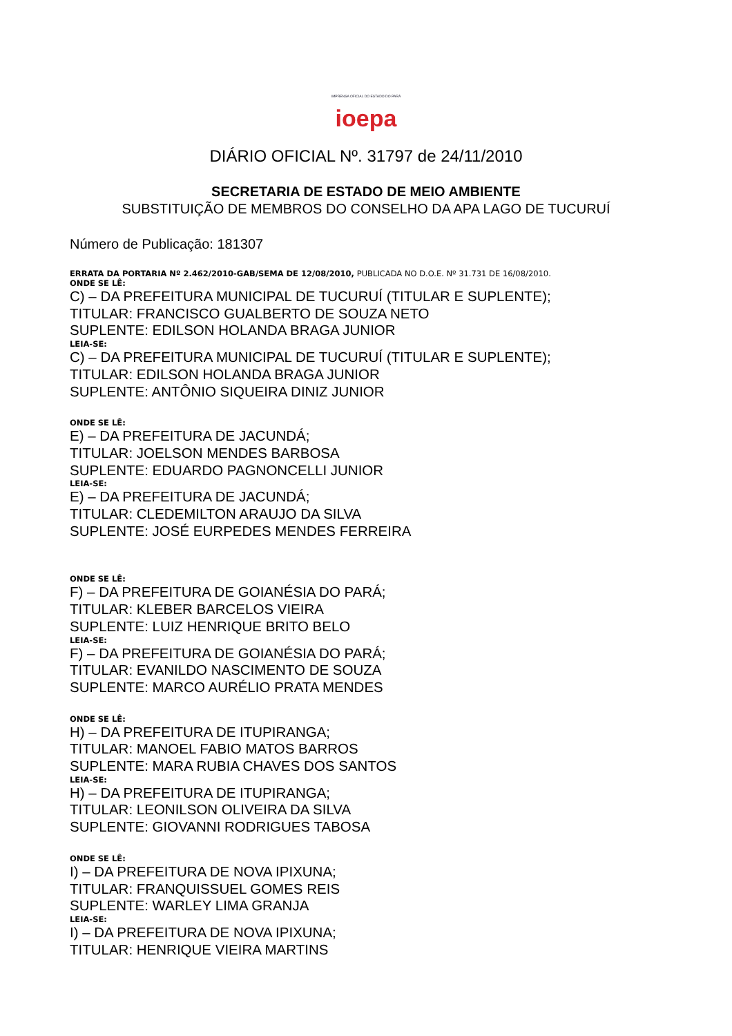IMPRENSA OFICIAL DO ESTADO DO PARÁ
ioepa
DIÁRIO OFICIAL Nº. 31797 de 24/11/2010
SECRETARIA DE ESTADO DE MEIO AMBIENTE
SUBSTITUIÇÃO DE MEMBROS DO CONSELHO DA APA LAGO DE TUCURUÍ
Número de Publicação: 181307
ERRATA DA PORTARIA Nº 2.462/2010-GAB/SEMA DE 12/08/2010, PUBLICADA NO D.O.E. Nº 31.731 DE 16/08/2010.
ONDE SE LÊ:
C) – DA PREFEITURA MUNICIPAL DE TUCURUÍ (TITULAR E SUPLENTE);
TITULAR: FRANCISCO GUALBERTO DE SOUZA NETO
SUPLENTE: EDILSON HOLANDA BRAGA JUNIOR
LEIA-SE:
C) – DA PREFEITURA MUNICIPAL DE TUCURUÍ (TITULAR E SUPLENTE);
TITULAR: EDILSON HOLANDA BRAGA JUNIOR
SUPLENTE: ANTÔNIO SIQUEIRA DINIZ JUNIOR
ONDE SE LÊ:
E) – DA PREFEITURA DE JACUNDÁ;
TITULAR: JOELSON MENDES BARBOSA
SUPLENTE: EDUARDO PAGNONCELLI JUNIOR
LEIA-SE:
E) – DA PREFEITURA DE JACUNDÁ;
TITULAR: CLEDEMILTON ARAUJO DA SILVA
SUPLENTE: JOSÉ EURPEDES MENDES FERREIRA
ONDE SE LÊ:
F) – DA PREFEITURA DE GOIANÉSIA DO PARÁ;
TITULAR: KLEBER BARCELOS VIEIRA
SUPLENTE: LUIZ HENRIQUE BRITO BELO
LEIA-SE:
F) – DA PREFEITURA DE GOIANÉSIA DO PARÁ;
TITULAR: EVANILDO NASCIMENTO DE SOUZA
SUPLENTE: MARCO AURÉLIO PRATA MENDES
ONDE SE LÊ:
H) – DA PREFEITURA DE ITUPIRANGA;
TITULAR: MANOEL FABIO MATOS BARROS
SUPLENTE: MARA RUBIA CHAVES DOS SANTOS
LEIA-SE:
H) – DA PREFEITURA DE ITUPIRANGA;
TITULAR: LEONILSON OLIVEIRA DA SILVA
SUPLENTE: GIOVANNI RODRIGUES TABOSA
ONDE SE LÊ:
I) – DA PREFEITURA DE NOVA IPIXUNA;
TITULAR: FRANQUISSUEL GOMES REIS
SUPLENTE: WARLEY LIMA GRANJA
LEIA-SE:
I) – DA PREFEITURA DE NOVA IPIXUNA;
TITULAR: HENRIQUE VIEIRA MARTINS